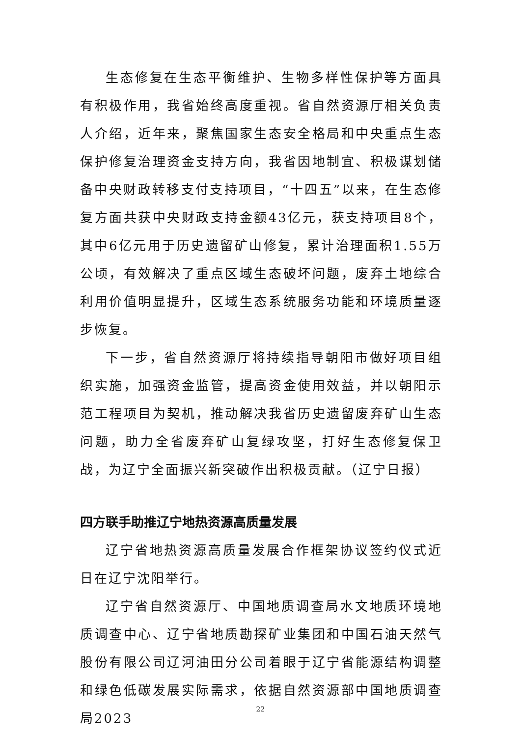生态修复在生态平衡维护、生物多样性保护等方面具有积极作用，我省始终高度重视。省自然资源厅相关负责人介绍，近年来，聚焦国家生态安全格局和中央重点生态保护修复治理资金支持方向，我省因地制宜、积极谋划储备中央财政转移支付支持项目，“十四五”以来，在生态修复方面共获中央财政支持金额43亿元，获支持项目8个，其中6亿元用于历史遗留矿山修复，累计治理面积1.55万公顷，有效解决了重点区域生态破坏问题，废弃土地综合利用价值明显提升，区域生态系统服务功能和环境质量逐步恢复。
下一步，省自然资源厅将持续指导朝阳市做好项目组织实施，加强资金监管，提高资金使用效益，并以朝阳示范工程项目为契机，推动解决我省历史遗留废弃矿山生态问题，助力全省废弃矿山复绿攻坚，打好生态修复保卫战，为辽宁全面振兴新突破作出积极贡献。（辽宁日报）
四方联手助推辽宁地热资源高质量发展
辽宁省地热资源高质量发展合作框架协议签约仪式近日在辽宁沈阳举行。
辽宁省自然资源厅、中国地质调查局水文地质环境地质调查中心、辽宁省地质勘探矿业集团和中国石油天然气股份有限公司辽河油田分公司着眼于辽宁省能源结构调整和绿色低碳发展实际需求，依据自然资源部中国地质调查局2023
22